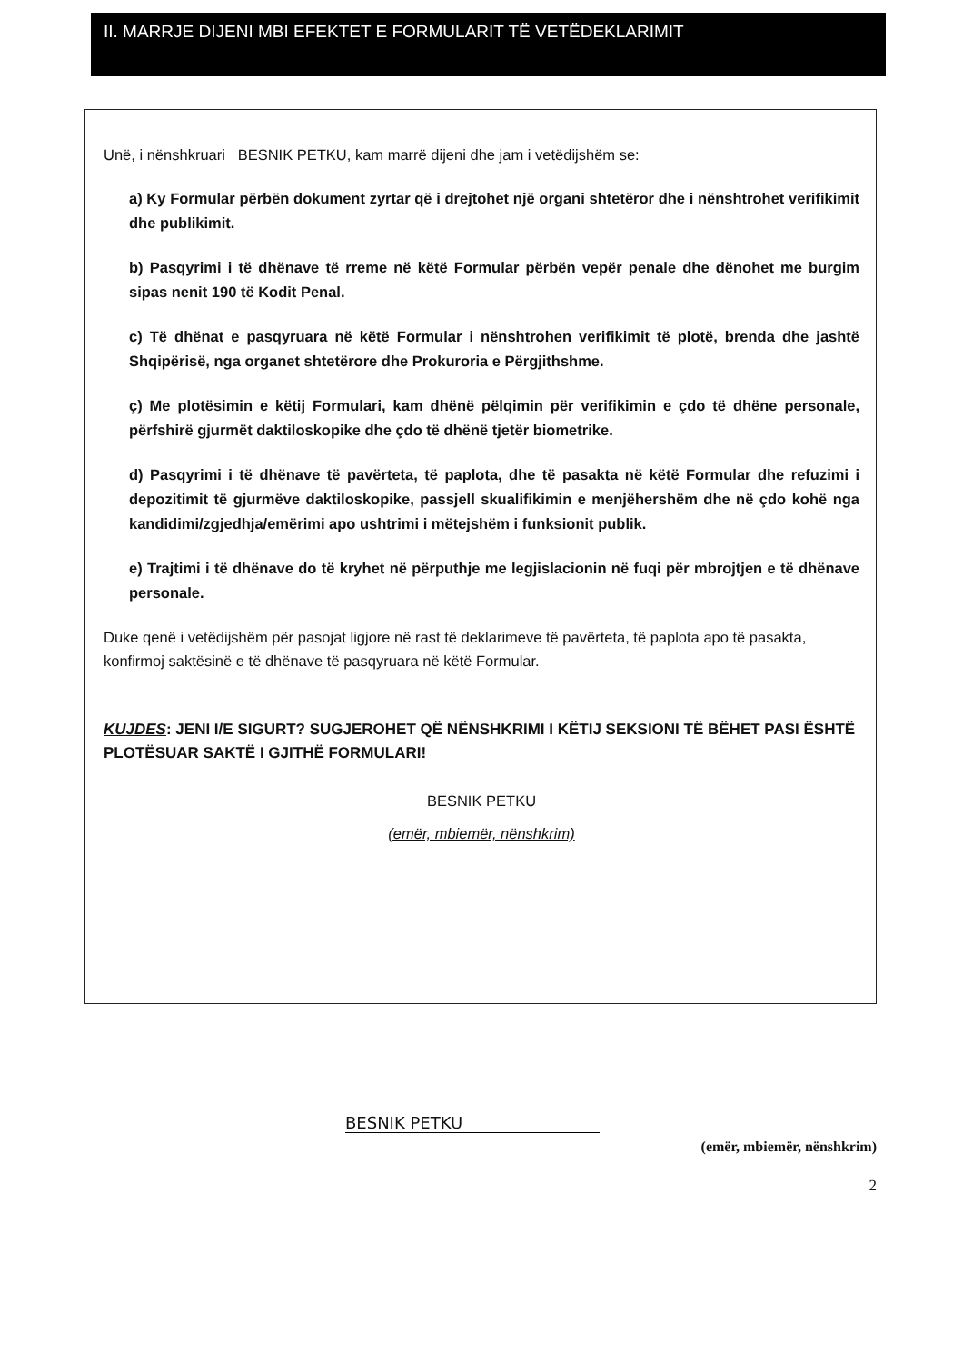II. MARRJE DIJENI MBI EFEKTET E FORMULARIT TË VETËDEKLARIMIT
Unë, i nënshkruari BESNIK PETKU, kam marrë dijeni dhe jam i vetëdijshëm se:
a) Ky Formular përbën dokument zyrtar që i drejtohet një organi shtetëror dhe i nënshtrohet verifikimit dhe publikimit.
b) Pasqyrimi i të dhënave të rreme në këtë Formular përbën vepër penale dhe dënohet me burgim sipas nenit 190 të Kodit Penal.
c) Të dhënat e pasqyruara në këtë Formular i nënshtrohen verifikimit të plotë, brenda dhe jashtë Shqipërisë, nga organet shtetërore dhe Prokuroria e Përgjithshme.
ç) Me plotësimin e këtij Formulari, kam dhënë pëlqimin për verifikimin e çdo të dhëne personale, përfshirë gjurmët daktiloskopike dhe çdo të dhënë tjetër biometrike.
d) Pasqyrimi i të dhënave të pavërteta, të paplota, dhe të pasakta në këtë Formular dhe refuzimi i depozitimit të gjurmëve daktiloskopike, passjell skualifikimin e menjëhershëm dhe në çdo kohë nga kandidimi/zgjedhja/emërimi apo ushtrimi i mëtejshëm i funksionit publik.
e) Trajtimi i të dhënave do të kryhet në përputhje me legjislacionin në fuqi për mbrojtjen e të dhënave personale.
Duke qenë i vetëdijshëm për pasojat ligjore në rast të deklarimeve të pavërteta, të paplota apo të pasakta, konfirmoj saktësinë e të dhënave të pasqyruara në këtë Formular.
KUJDES: JENI I/E SIGURT? SUGJEROHET QË NËNSHKRIMI I KËTIJ SEKSIONI TË BËHET PASI ËSHTË PLOTËSUAR SAKTË I GJITHË FORMULARI!
BESNIK PETKU
(emër, mbiemër, nënshkrim)
BESNIK PETKU
(emër, mbiemër, nënshkrim)
2